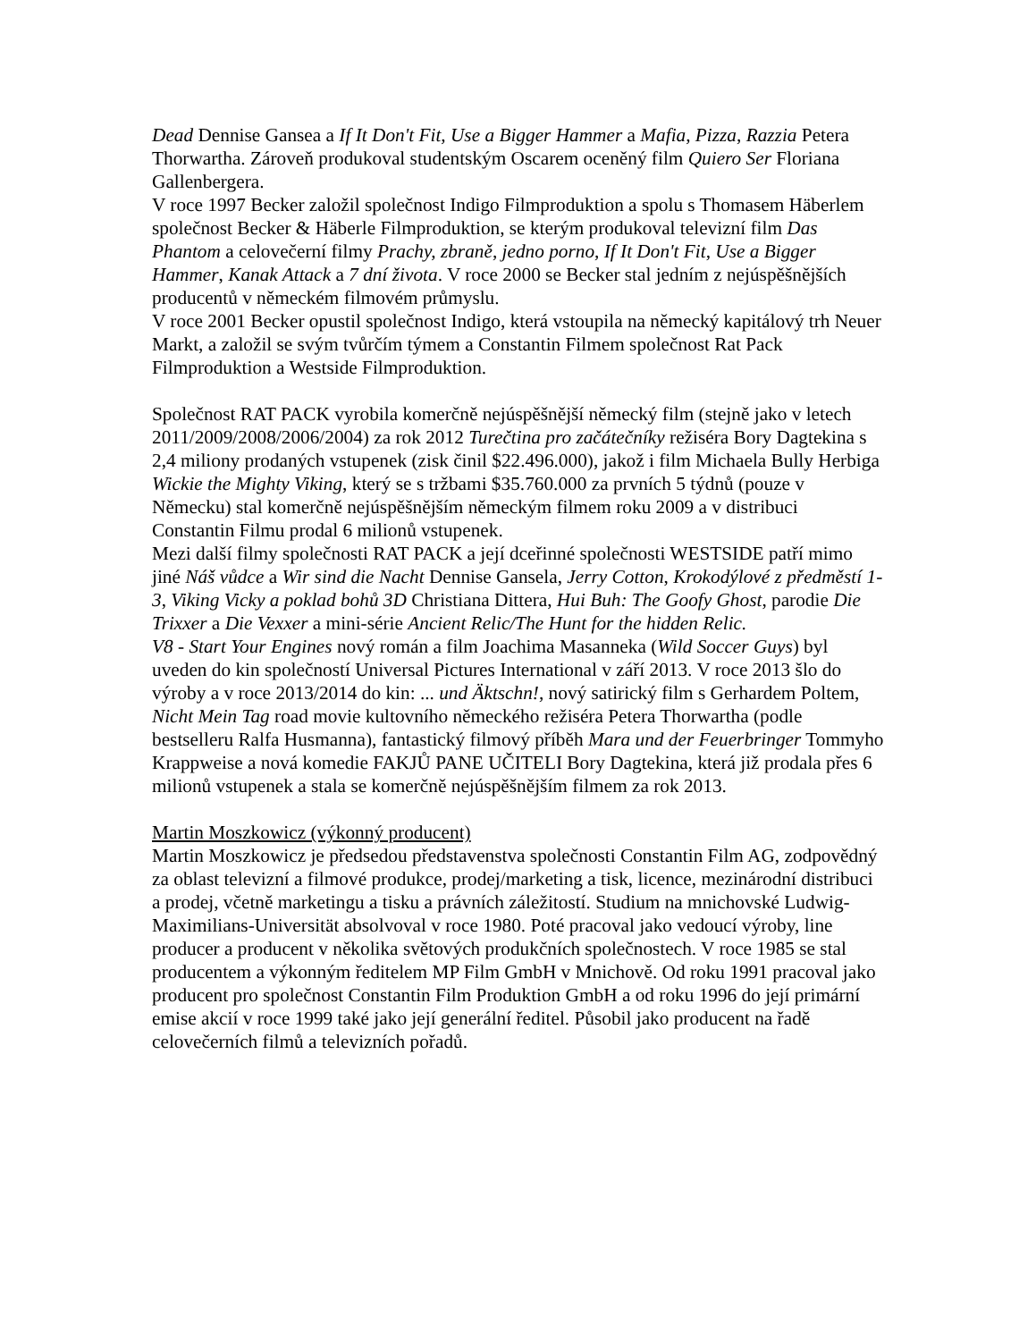Dead Dennise Gansea a If It Don't Fit, Use a Bigger Hammer a Mafia, Pizza, Razzia Petera Thorwartha. Zároveň produkoval studentským Oscarem oceněný film Quiero Ser Floriana Gallenbergera.
V roce 1997 Becker založil společnost Indigo Filmproduktion a spolu s Thomasem Häberlem společnost Becker & Häberle Filmproduktion, se kterým produkoval televizní film Das Phantom a celovečerní filmy Prachy, zbraně, jedno porno, If It Don't Fit, Use a Bigger Hammer, Kanak Attack a 7 dní života. V roce 2000 se Becker stal jedním z nejúspěšnějších producentů v německém filmovém průmyslu.
V roce 2001 Becker opustil společnost Indigo, která vstoupila na německý kapitálový trh Neuer Markt, a založil se svým tvůrčím týmem a Constantin Filmem společnost Rat Pack Filmproduktion a Westside Filmproduktion.
Společnost RAT PACK vyrobila komerčně nejúspěšnější německý film (stejně jako v letech 2011/2009/2008/2006/2004) za rok 2012 Turečtina pro začátečníky režiséra Bory Dagtekina s 2,4 miliony prodaných vstupenek (zisk činil $22.496.000), jakož i film Michaela Bully Herbiga Wickie the Mighty Viking, který se s tržbami $35.760.000 za prvních 5 týdnů (pouze v Německu) stal komerčně nejúspěšnějším německým filmem roku 2009 a v distribuci Constantin Filmu prodal 6 milionů vstupenek.
Mezi další filmy společnosti RAT PACK a její dceřinné společnosti WESTSIDE patří mimo jiné Náš vůdce a Wir sind die Nacht Dennise Gansela, Jerry Cotton, Krokodýlové z předměstí 1-3, Viking Vicky a poklad bohů 3D Christiana Dittera, Hui Buh: The Goofy Ghost, parodie Die Trixxer a Die Vexxer a mini-série Ancient Relic/The Hunt for the hidden Relic.
V8 - Start Your Engines nový román a film Joachima Masanneka (Wild Soccer Guys) byl uveden do kin společností Universal Pictures International v září 2013. V roce 2013 šlo do výroby a v roce 2013/2014 do kin: ... und Äktschn!, nový satirický film s Gerhardem Poltem, Nicht Mein Tag road movie kultovního německého režiséra Petera Thorwartha (podle bestselleru Ralfa Husmanna), fantastický filmový příběh Mara und der Feuerbringer Tommyho Krappweise a nová komedie FAKJŮ PANE UČITELI Bory Dagtekina, která již prodala přes 6 milionů vstupenek a stala se komerčně nejúspěšnějším filmem za rok 2013.
Martin Moszkowicz (výkonný producent)
Martin Moszkowicz je předsedou představenstva společnosti Constantin Film AG, zodpovědný za oblast televizní a filmové produkce, prodej/marketing a tisk, licence, mezinárodní distribuci a prodej, včetně marketingu a tisku a právních záležitostí. Studium na mnichovské Ludwig-Maximilians-Universität absolvoval v roce 1980. Poté pracoval jako vedoucí výroby, line producer a producent v několika světových produkčních společnostech. V roce 1985 se stal producentem a výkonným ředitelem MP Film GmbH v Mnichově. Od roku 1991 pracoval jako producent pro společnost Constantin Film Produktion GmbH a od roku 1996 do její primární emise akcií v roce 1999 také jako její generální ředitel. Působil jako producent na řadě celovečerních filmů a televizních pořadů.